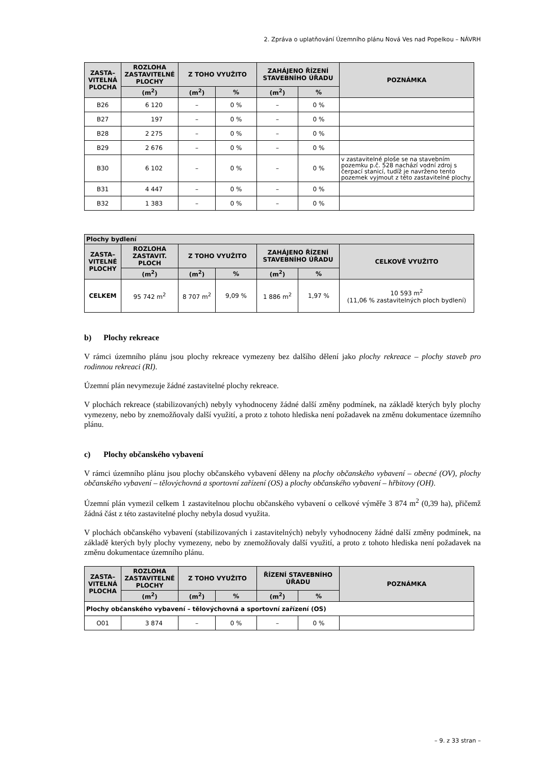2. Zpráva o uplatňování Územního plánu Nová Ves nad Popelkou – NÁVRH
| ZASTA– VITELNÁ PLOCHA | ROZLOHA ZASTAVITELNÉ PLOCHY | Z TOHO VYUŽITO | | ZAHÁJENO ŘÍZENÍ STAVEBNÍHO ÚŘADU | | POZNÁMKA |
| --- | --- | --- | --- | --- | --- | --- |
| | (m<sup>2</sup>) | (m<sup>2</sup>) | % | (m<sup>2</sup>) | % | |
| B26 | 6 120 | – | 0 % | – | 0 % | |
| B27 | 197 | – | 0 % | – | 0 % | |
| B28 | 2 275 | – | 0 % | – | 0 % | |
| B29 | 2 676 | – | 0 % | – | 0 % | |
| B30 | 6 102 | – | 0 % | – | 0 % | v zastavitelné ploše se na stavebním pozemku p.č. 528 nachází vodní zdroj s čerpací stanicí, tudíž je navrženo tento pozemek vyjmout z této zastavitelné plochy |
| B31 | 4 447 | – | 0 % | – | 0 % | |
| B32 | 1 383 | – | 0 % | – | 0 % | |
| Plochy bydlení | | | | | | |
| --- | --- | --- | --- | --- | --- | --- |
| ZASTA– VITELNÉ PLOCHY | ROZLOHA ZASTAVIT. PLOCH | Z TOHO VYUŽITO | | ZAHÁJENO ŘÍZENÍ STAVEBNÍHO ÚŘADU | | CELKOVĚ VYUŽITO |
| | (m<sup>2</sup>) | (m<sup>2</sup>) | % | (m<sup>2</sup>) | % | |
| CELKEM | 95 742 m<sup>2</sup> | 8 707 m<sup>2</sup> | 9,09 % | 1 886 m<sup>2</sup> | 1,97 % | 10 593 m<sup>2</sup> (11,06 % zastavitelných ploch bydlení) |
b) Plochy rekreace
V rámci územního plánu jsou plochy rekreace vymezeny bez dalšího dělení jako plochy rekreace – plochy staveb pro rodinnou rekreaci (RI).
Územní plán nevymezuje žádné zastavitelné plochy rekreace.
V plochách rekreace (stabilizovaných) nebyly vyhodnoceny žádné další změny podmínek, na základě kterých byly plochy vymezeny, nebo by znemožňovaly další využití, a proto z tohoto hlediska není požadavek na změnu dokumentace územního plánu.
c) Plochy občanského vybavení
V rámci územního plánu jsou plochy občanského vybavení děleny na plochy občanského vybavení – obecné (OV), plochy občanského vybavení – tělovýchovná a sportovní zařízení (OS) a plochy občanského vybavení – hřbitovy (OH).
Územní plán vymezil celkem 1 zastavitelnou plochu občanského vybavení o celkové výměře 3 874 m<sup>2</sup> (0,39 ha), přičemž žádná část z této zastavitelné plochy nebyla dosud využita.
V plochách občanského vybavení (stabilizovaných i zastavitelných) nebyly vyhodnoceny žádné další změny podmínek, na základě kterých byly plochy vymezeny, nebo by znemožňovaly další využití, a proto z tohoto hlediska není požadavek na změnu dokumentace územního plánu.
| ZASTA– VITELNÁ PLOCHA | ROZLOHA ZASTAVITELNÉ PLOCHY | Z TOHO VYUŽITO | | ŘÍZENÍ STAVEBNÍHO ÚŘADU | | POZNÁMKA |
| --- | --- | --- | --- | --- | --- | --- |
| | (m<sup>2</sup>) | (m<sup>2</sup>) | % | (m<sup>2</sup>) | % | |
| Plochy občanského vybavení – tělovýchovná a sportovní zařízení (OS) | | | | | | |
| O01 | 3 874 | – | 0 % | – | 0 % | |
– 9. z 33 stran –